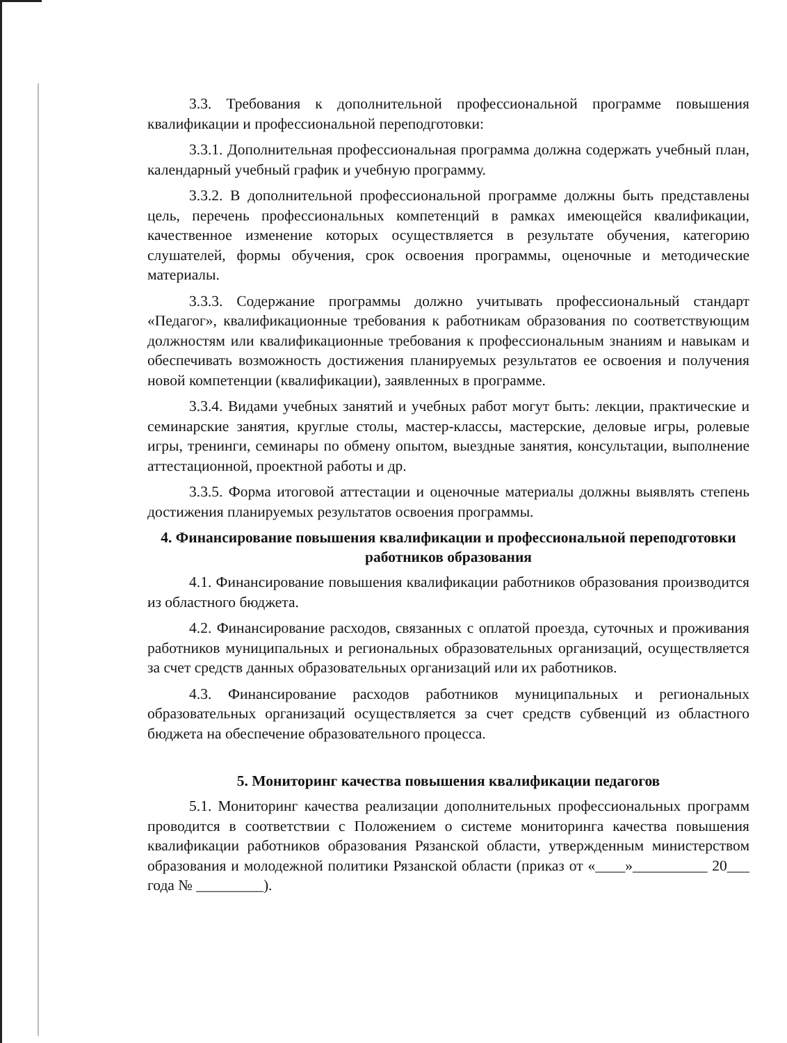3.3. Требования к дополнительной профессиональной программе повышения квалификации и профессиональной переподготовки:
3.3.1. Дополнительная профессиональная программа должна содержать учебный план, календарный учебный график и учебную программу.
3.3.2. В дополнительной профессиональной программе должны быть представлены цель, перечень профессиональных компетенций в рамках имеющейся квалификации, качественное изменение которых осуществляется в результате обучения, категорию слушателей, формы обучения, срок освоения программы, оценочные и методические материалы.
3.3.3. Содержание программы должно учитывать профессиональный стандарт «Педагог», квалификационные требования к работникам образования по соответствующим должностям или квалификационные требования к профессиональным знаниям и навыкам и обеспечивать возможность достижения планируемых результатов ее освоения и получения новой компетенции (квалификации), заявленных в программе.
3.3.4. Видами учебных занятий и учебных работ могут быть: лекции, практические и семинарские занятия, круглые столы, мастер-классы, мастерские, деловые игры, ролевые игры, тренинги, семинары по обмену опытом, выездные занятия, консультации, выполнение аттестационной, проектной работы и др.
3.3.5. Форма итоговой аттестации и оценочные материалы должны выявлять степень достижения планируемых результатов освоения программы.
4. Финансирование повышения квалификации и профессиональной переподготовки работников образования
4.1. Финансирование повышения квалификации работников образования производится из областного бюджета.
4.2. Финансирование расходов, связанных с оплатой проезда, суточных и проживания работников муниципальных и региональных образовательных организаций, осуществляется за счет средств данных образовательных организаций или их работников.
4.3. Финансирование расходов работников муниципальных и региональных образовательных организаций осуществляется за счет средств субвенций из областного бюджета на обеспечение образовательного процесса.
5. Мониторинг качества повышения квалификации педагогов
5.1. Мониторинг качества реализации дополнительных профессиональных программ проводится в соответствии с Положением о системе мониторинга качества повышения квалификации работников образования Рязанской области, утвержденным министерством образования и молодежной политики Рязанской области (приказ от «____»__________ 20___ года № _________).